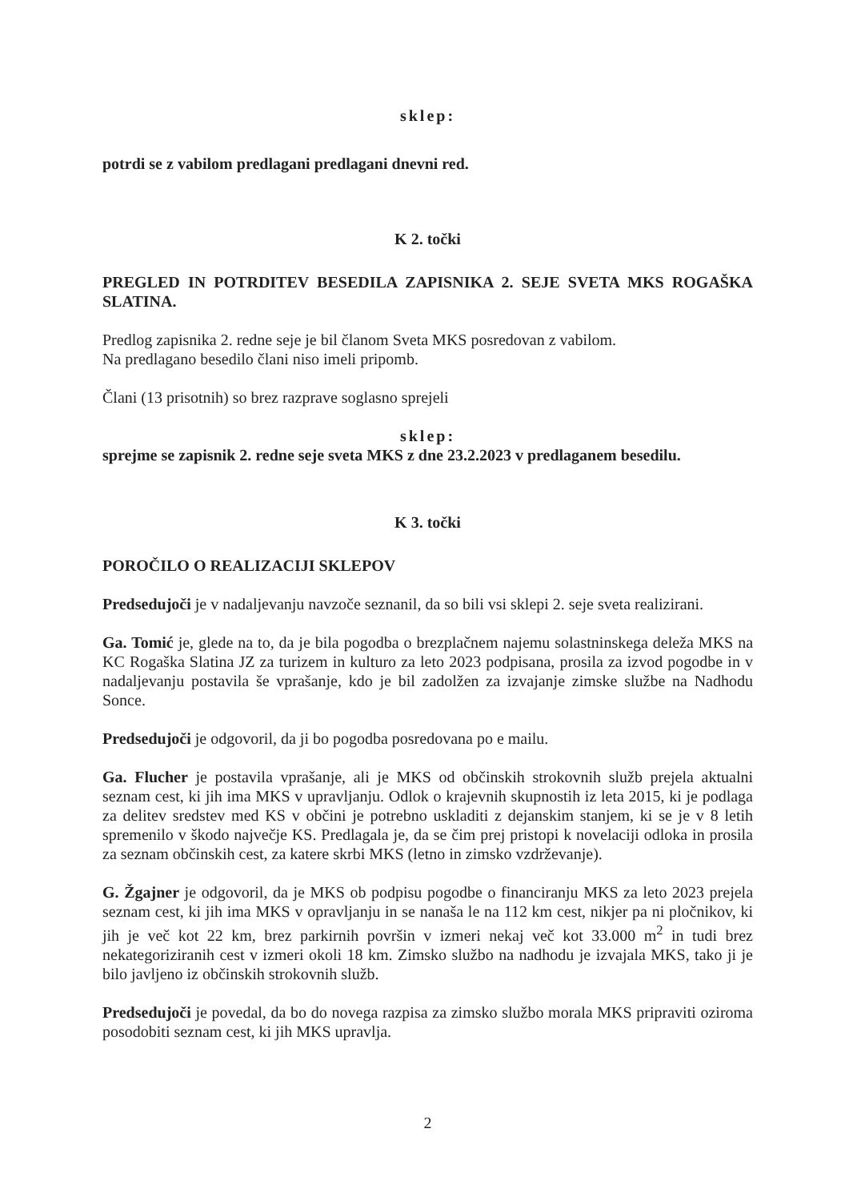sklep:
potrdi se z vabilom predlagani predlagani dnevni red.
K 2. točki
PREGLED IN POTRDITEV BESEDILA ZAPISNIKA 2. SEJE SVETA MKS ROGAŠKA SLATINA.
Predlog zapisnika 2. redne seje je bil članom Sveta MKS posredovan z vabilom.
Na predlagano besedilo člani niso imeli pripomb.
Člani (13 prisotnih) so brez razprave soglasno sprejeli
sklep:
sprejme se zapisnik 2. redne seje sveta MKS z dne 23.2.2023 v predlaganem besedilu.
K 3. točki
POROČILO O REALIZACIJI SKLEPOV
Predsedujoči je v nadaljevanju navzoče seznanil, da so bili vsi sklepi 2. seje sveta realizirani.
Ga. Tomić je, glede na to, da je bila pogodba o brezplačnem najemu solastninskega deleža MKS na KC Rogaška Slatina JZ za turizem in kulturo za leto 2023 podpisana, prosila za izvod pogodbe in v nadaljevanju postavila še vprašanje, kdo je bil zadolžen za izvajanje zimske službe na Nadhodu Sonce.
Predsedujoči je odgovoril, da ji bo pogodba posredovana po e mailu.
Ga. Flucher je postavila vprašanje, ali je MKS od občinskih strokovnih služb prejela aktualni seznam cest, ki jih ima MKS v upravljanju. Odlok o krajevnih skupnostih iz leta 2015, ki je podlaga za delitev sredstev med KS v občini je potrebno uskladiti z dejanskim stanjem, ki se je v 8 letih spremenilo v škodo največje KS. Predlagala je, da se čim prej pristopi k novelaciji odloka in prosila za seznam občinskih cest, za katere skrbi MKS (letno in zimsko vzdrževanje).
G. Žgajner je odgovoril, da je MKS ob podpisu pogodbe o financiranju MKS za leto 2023 prejela seznam cest, ki jih ima MKS v opravljanju in se nanaša le na 112 km cest, nikjer pa ni pločnikov, ki jih je več kot 22 km, brez parkirnih površin v izmeri nekaj več kot 33.000 m<sup>2</sup> in tudi brez nekategoriziranih cest v izmeri okoli 18 km. Zimsko službo na nadhodu je izvajala MKS, tako ji je bilo javljeno iz občinskih strokovnih služb.
Predsedujoči je povedal, da bo do novega razpisa za zimsko službo morala MKS pripraviti oziroma posodobiti seznam cest, ki jih MKS upravlja.
2